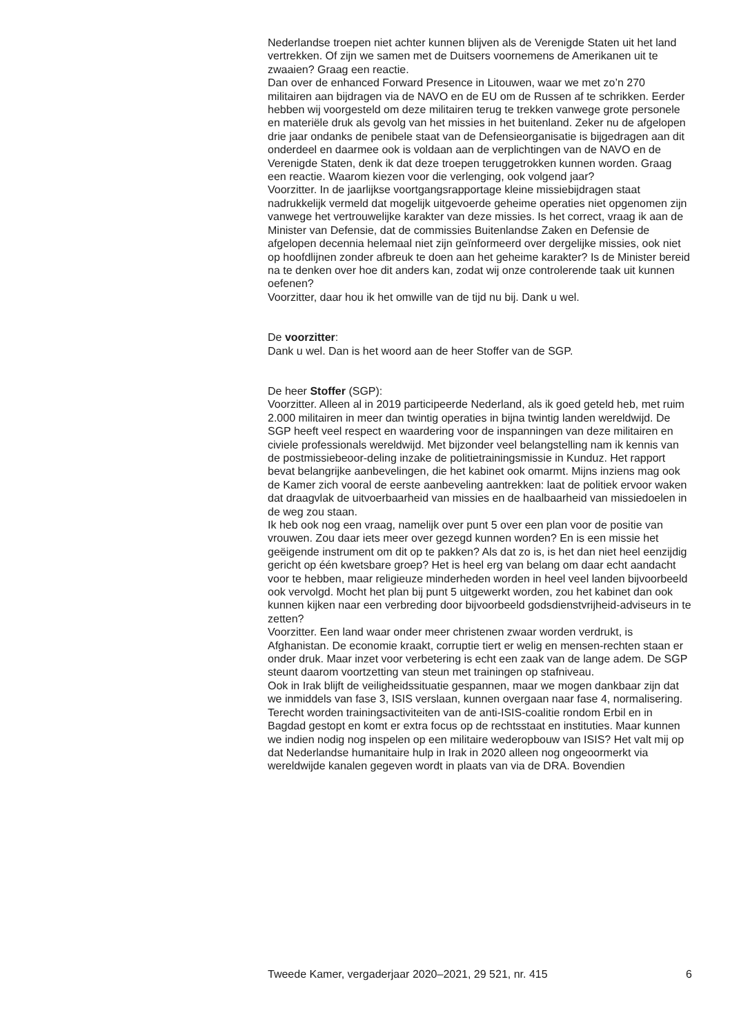Nederlandse troepen niet achter kunnen blijven als de Verenigde Staten uit het land vertrekken. Of zijn we samen met de Duitsers voornemens de Amerikanen uit te zwaaien? Graag een reactie.
Dan over de enhanced Forward Presence in Litouwen, waar we met zo’n 270 militairen aan bijdragen via de NAVO en de EU om de Russen af te schrikken. Eerder hebben wij voorgesteld om deze militairen terug te trekken vanwege grote personele en materiële druk als gevolg van het missies in het buitenland. Zeker nu de afgelopen drie jaar ondanks de penibele staat van de Defensieorganisatie is bijgedragen aan dit onderdeel en daarmee ook is voldaan aan de verplichtingen van de NAVO en de Verenigde Staten, denk ik dat deze troepen teruggetrokken kunnen worden. Graag een reactie. Waarom kiezen voor die verlenging, ook volgend jaar?
Voorzitter. In de jaarlijkse voortgangsrapportage kleine missiebijdragen staat nadrukkelijk vermeld dat mogelijk uitgevoerde geheime operaties niet opgenomen zijn vanwege het vertrouwelijke karakter van deze missies. Is het correct, vraag ik aan de Minister van Defensie, dat de commissies Buitenlandse Zaken en Defensie de afgelopen decennia helemaal niet zijn geïnformeerd over dergelijke missies, ook niet op hoofdlijnen zonder afbreuk te doen aan het geheime karakter? Is de Minister bereid na te denken over hoe dit anders kan, zodat wij onze controlerende taak uit kunnen oefenen?
Voorzitter, daar hou ik het omwille van de tijd nu bij. Dank u wel.
De voorzitter:
Dank u wel. Dan is het woord aan de heer Stoffer van de SGP.
De heer Stoffer (SGP):
Voorzitter. Alleen al in 2019 participeerde Nederland, als ik goed geteld heb, met ruim 2.000 militairen in meer dan twintig operaties in bijna twintig landen wereldwijd. De SGP heeft veel respect en waardering voor de inspanningen van deze militairen en civiele professionals wereldwijd. Met bijzonder veel belangstelling nam ik kennis van de postmissiebeoor-deling inzake de politietrainingsmissie in Kunduz. Het rapport bevat belangrijke aanbevelingen, die het kabinet ook omarmt. Mijns inziens mag ook de Kamer zich vooral de eerste aanbeveling aantrekken: laat de politiek ervoor waken dat draagvlak de uitvoerbaarheid van missies en de haalbaarheid van missiedoelen in de weg zou staan.
Ik heb ook nog een vraag, namelijk over punt 5 over een plan voor de positie van vrouwen. Zou daar iets meer over gezegd kunnen worden? En is een missie het geëigende instrument om dit op te pakken? Als dat zo is, is het dan niet heel eenzijdig gericht op één kwetsbare groep? Het is heel erg van belang om daar echt aandacht voor te hebben, maar religieuze minderheden worden in heel veel landen bijvoorbeeld ook vervolgd. Mocht het plan bij punt 5 uitgewerkt worden, zou het kabinet dan ook kunnen kijken naar een verbreding door bijvoorbeeld godsdienstvrijheid-adviseurs in te zetten?
Voorzitter. Een land waar onder meer christenen zwaar worden verdrukt, is Afghanistan. De economie kraakt, corruptie tiert er welig en mensen-rechten staan er onder druk. Maar inzet voor verbetering is echt een zaak van de lange adem. De SGP steunt daarom voortzetting van steun met trainingen op stafniveau.
Ook in Irak blijft de veiligheidssituatie gespannen, maar we mogen dankbaar zijn dat we inmiddels van fase 3, ISIS verslaan, kunnen overgaan naar fase 4, normalisering. Terecht worden trainingsactiviteiten van de anti-ISIS-coalitie rondom Erbil en in Bagdad gestopt en komt er extra focus op de rechtsstaat en instituties. Maar kunnen we indien nodig nog inspelen op een militaire wederopbouw van ISIS? Het valt mij op dat Nederlandse humanitaire hulp in Irak in 2020 alleen nog ongeoormerkt via wereldwijde kanalen gegeven wordt in plaats van via de DRA. Bovendien
Tweede Kamer, vergaderjaar 2020–2021, 29 521, nr. 415 6